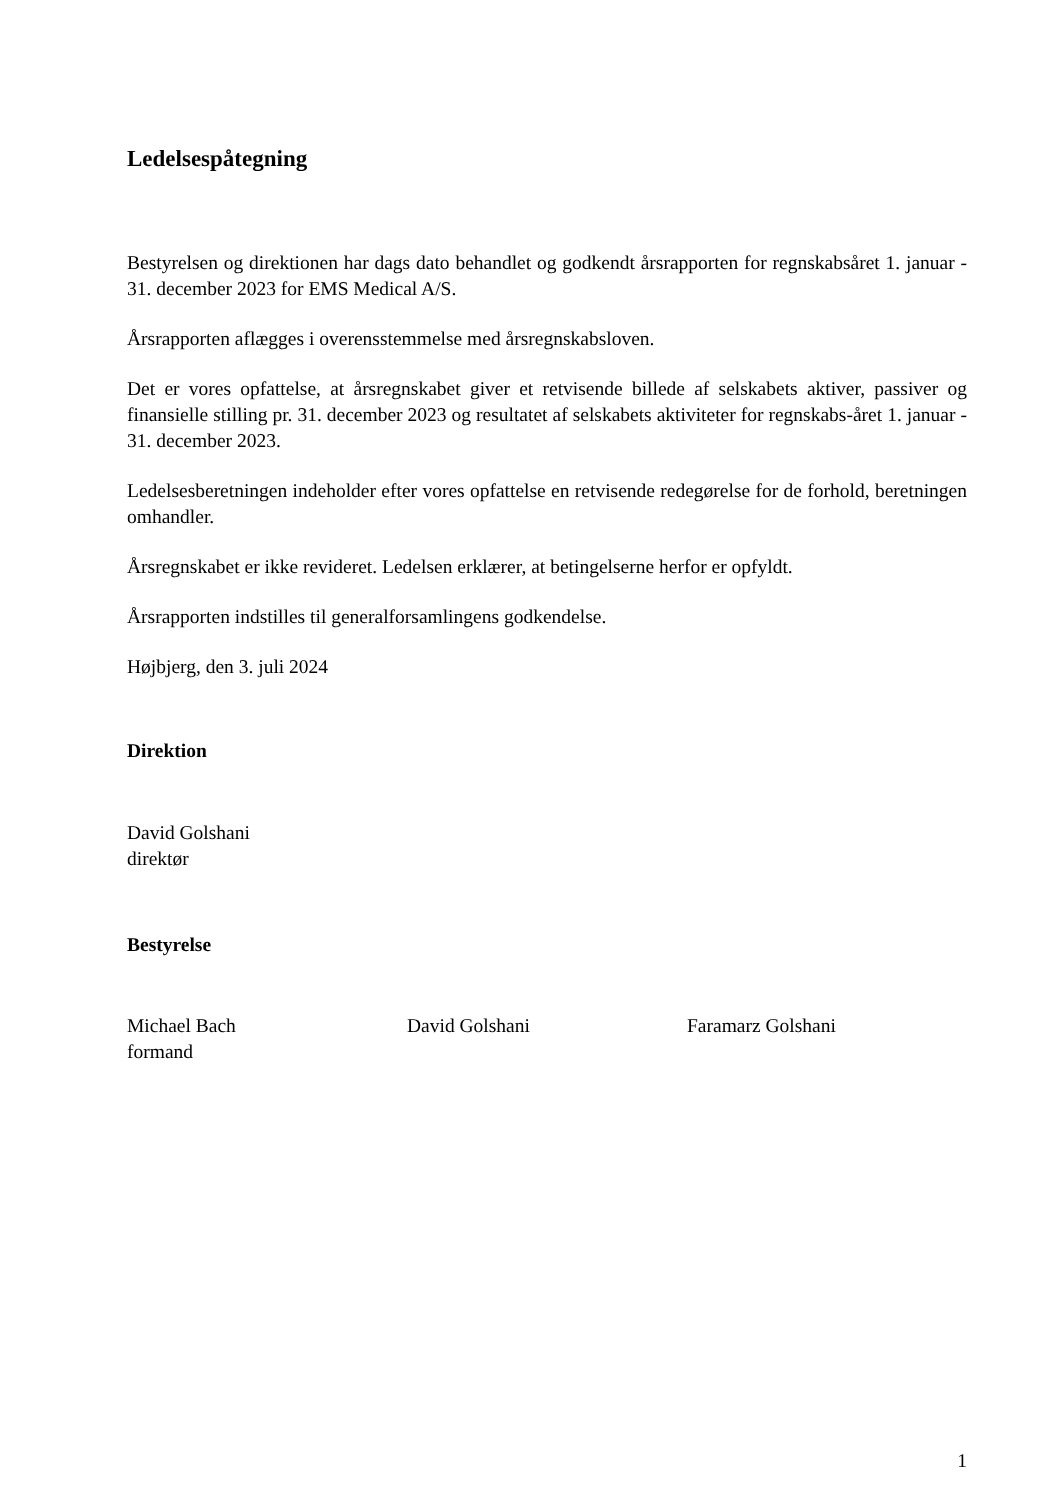Ledelsespåtegning
Bestyrelsen og direktionen har dags dato behandlet og godkendt årsrapporten for regnskabsåret 1. januar - 31. december 2023 for EMS Medical A/S.
Årsrapporten aflægges i overensstemmelse med årsregnskabsloven.
Det er vores opfattelse, at årsregnskabet giver et retvisende billede af selskabets aktiver, passiver og finansielle stilling pr. 31. december 2023 og resultatet af selskabets aktiviteter for regnskabs-året 1. januar - 31. december 2023.
Ledelsesberetningen indeholder efter vores opfattelse en retvisende redegørelse for de forhold, beretningen omhandler.
Årsregnskabet er ikke revideret. Ledelsen erklærer, at betingelserne herfor er opfyldt.
Årsrapporten indstilles til generalforsamlingens godkendelse.
Højbjerg, den 3. juli 2024
Direktion
David Golshani
direktør
Bestyrelse
Michael Bach
formand
David Golshani Faramarz Golshani
1